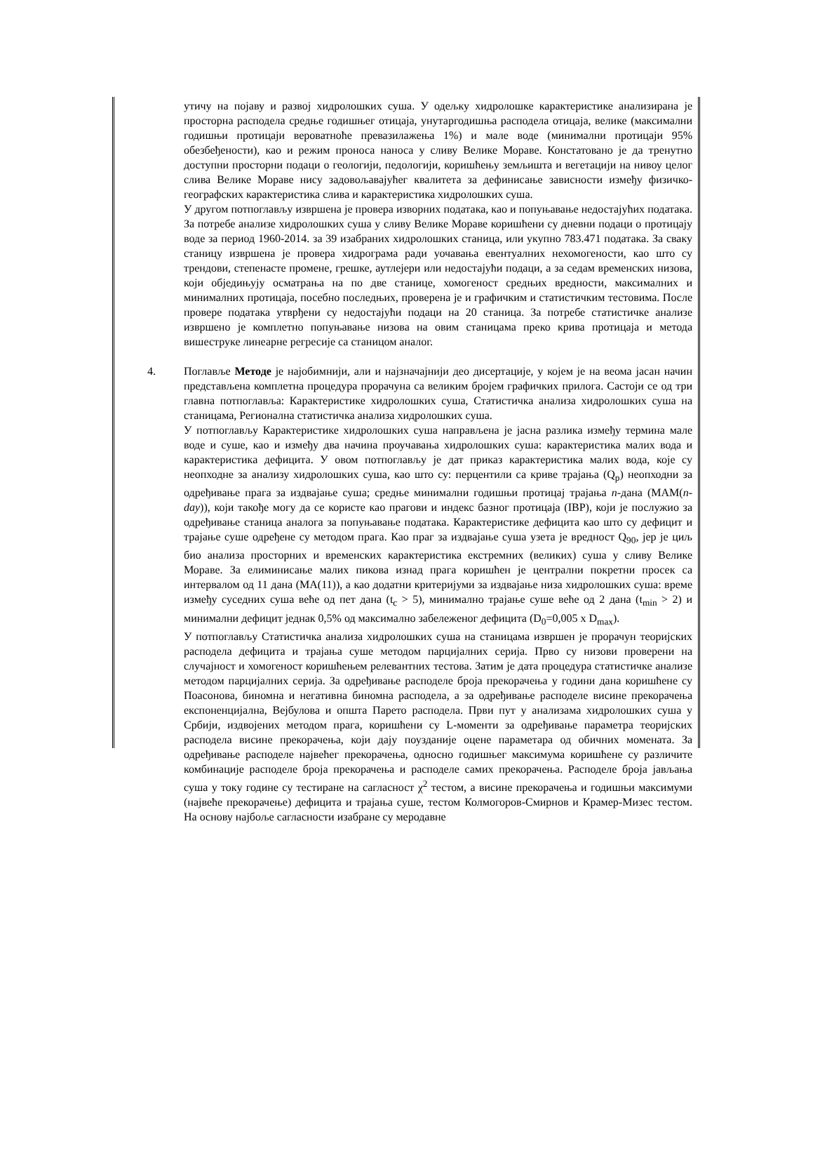утичу на појаву и развој хидролошких суша. У одељку хидролошке карактеристике анализирана је просторна расподела средње годишњег отицаја, унутаргодишња расподела отицаја, велике (максимални годишњи протицаји вероватноће превазилажења 1%) и мале воде (минимални протицаји 95% обезбеђености), као и режим проноса наноса у сливу Велике Мораве. Констатовано је да тренутно доступни просторни подаци о геологији, педологији, коришћењу земљишта и вегетацији на нивоу целог слива Велике Мораве нису задовољавајућег квалитета за дефинисање зависности између физичко-географских карактеристика слива и карактеристика хидролошких суша.
У другом потпоглављу извршена је провера изворних података, као и попуњавање недостајућих података. За потребе анализе хидролошких суша у сливу Велике Мораве коришћени су дневни подаци о протицају воде за период 1960-2014. за 39 изабраних хидролошких станица, или укупно 783.471 података. За сваку станицу извршена је провера хидрограма ради уочавања евентуалних нехомогености, као што су трендови, степенасте промене, грешке, аутлејери или недостајући подаци, а за седам временских низова, који обједињују осматрања на по две станице, хомогеност средњих вредности, максималних и минималних протицаја, посебно последњих, проверена је и графичким и статистичким тестовима. После провере података утврђени су недостајући подаци на 20 станица. За потребе статистичке анализе извршено је комплетно попуњавање низова на овим станицама преко крива протицаја и метода вишеструке линеарне регресије са станицом аналог.
4. Поглавље Методе је најобимнији, али и најзначајнији део дисертације, у којем је на веома јасан начин представљена комплетна процедура прорачуна са великим бројем графичких прилога. Састоји се од три главна потпоглавља: Карактеристике хидролошких суша, Статистичка анализа хидролошких суша на станицама, Регионална статистичка анализа хидролошких суша.
У потпоглављу Карактеристике хидролошких суша направљена је јасна разлика између термина мале воде и суше, као и између два начина проучавања хидролошких суша: карактеристика малих вода и карактеристика дефицита. У овом потпоглављу је дат приказ карактеристика малих вода, које су неопходне за анализу хидролошких суша, као што су: перцентили са криве трајања (Q<sub>p</sub>) неопходни за одређивање прага за издвајање суша; средње минимални годишњи протицај трајања n-дана (MAM(n-day)), који такође могу да се користе као прагови и индекс базног протицаја (IBP), који је послужио за одређивање станица аналога за попуњавање података. Карактеристике дефицита као што су дефицит и трајање суше одређене су методом прага. Као праг за издвајање суша узета је вредност Q<sub>90</sub>, јер је циљ био анализа просторних и временских карактеристика екстремних (великих) суша у сливу Велике Мораве. За елиминисање малих пикова изнад прага коришћен је централни покретни просек са интервалом од 11 дана (MA(11)), а као додатни критеријуми за издвајање низа хидролошких суша: време између суседних суша веће од пет дана (t<sub>c</sub> > 5), минимално трајање суше веће од 2 дана (t<sub>min</sub> > 2) и минимални дефицит једнак 0,5% од максимално забележеног дефицита (D<sub>0</sub>=0,005 x D<sub>max</sub>).
У потпоглављу Статистичка анализа хидролошких суша на станицама извршен је прорачун теоријских расподела дефицита и трајања суше методом парцијалних серија. Прво су низови проверени на случајност и хомогеност коришћењем релевантних тестова. Затим је дата процедура статистичке анализе методом парцијалних серија. За одређивање расподеле броја прекорачења у години дана коришћене су Поасонова, биномна и негативна биномна расподела, а за одређивање расподеле висине прекорачења експоненцијална, Вејбулова и општа Парето расподела. Први пут у анализама хидролошких суша у Србији, издвојених методом прага, коришћени су L-моменти за одређивање параметра теоријских расподела висине прекорачења, који дају поузданије оцене параметара од обичних момената. За одређивање расподеле највећег прекорачења, односно годишњег максимума коришћене су различите комбинације расподеле броја прекорачења и расподеле самих прекорачења. Расподеле броја јављања суша у току године су тестиране на сагласност χ<sup>2</sup> тестом, а висине прекорачења и годишњи максимуми (највеће прекорачење) дефицита и трајања суше, тестом Колмогоров-Смирнов и Крамер-Мизес тестом. На основу најбоље сагласности изабране су меродавне